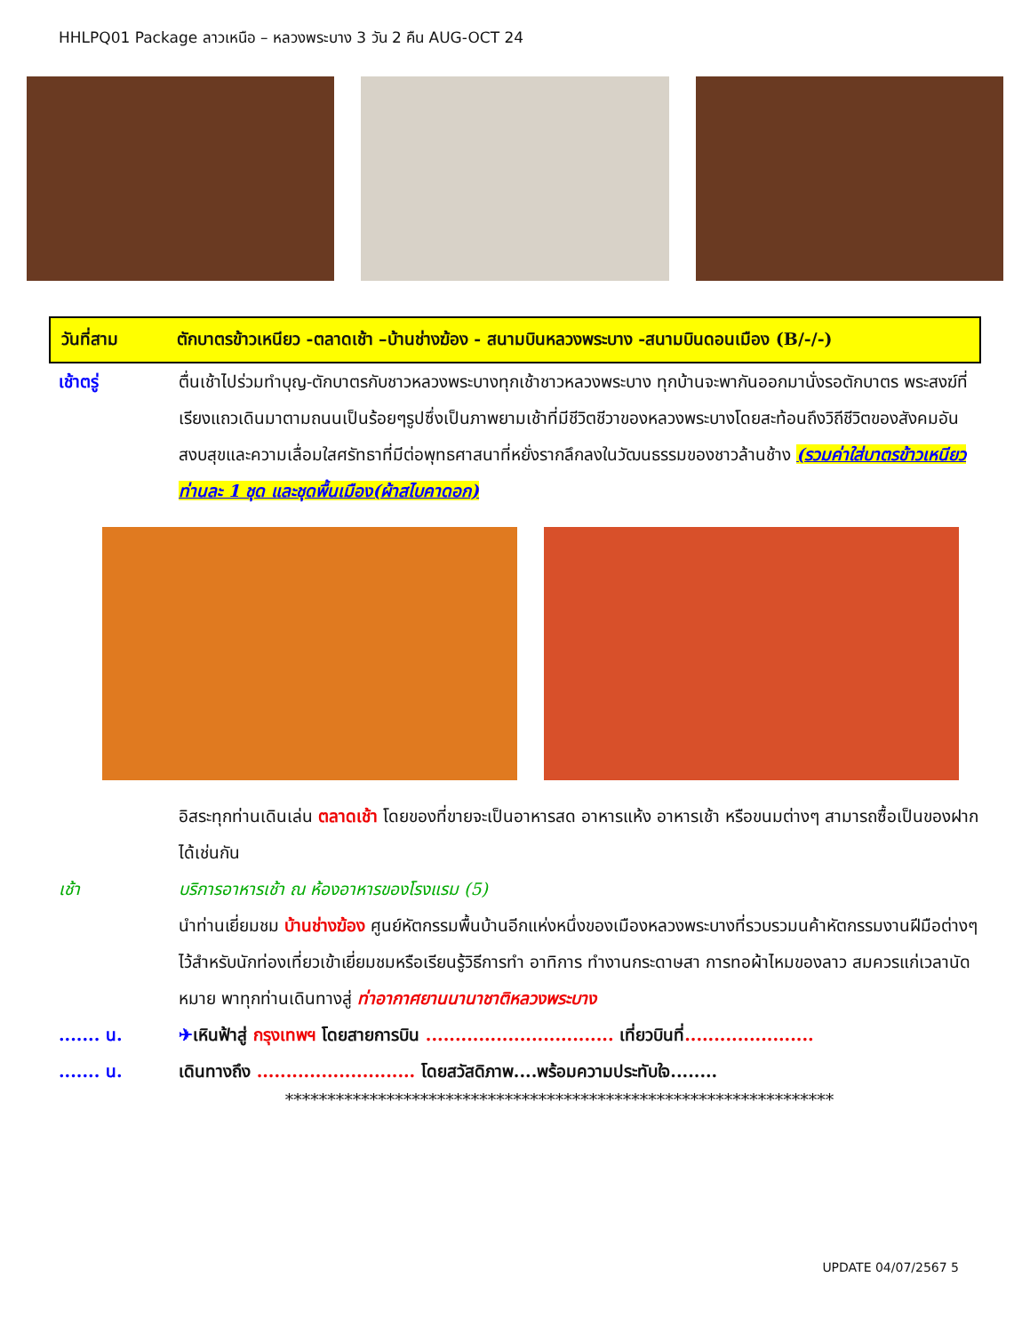HHLPQ01 Package ลาวเหนือ – หลวงพระบาง 3 วัน 2 คืน AUG-OCT 24
วันที่สาม ตักบาตรข้าวเหนียว -ตลาดเช้า –บ้านช่างฆ้อง - สนามบินหลวงพระบาง -สนามบินดอนเมือง (B/-/-)
เช้าตรู่ ตื่นเช้าไปร่วมทำบุญ-ตักบาตรกับชาวหลวงพระบางทุกเช้าชาวหลวงพระบาง ทุกบ้านจะพากันออกมานั่งรอตักบาตร พระสงฆ์ที่เรียงแถวเดินมาตามถนนเป็นร้อยๆรูปซึ่งเป็นภาพยามเช้าที่มีชีวิตชีวาของหลวงพระบางโดยสะท้อนถึงวิถีชีวิตของสังคมอันสงบสุขและความเลื่อมใสศรัทธาที่มีต่อพุทธศาสนาที่หยั่งรากลึกลงในวัฒนธรรมของชาวล้านช้าง (รวมค่าใส่บาตรข้าวเหนียวท่านละ 1 ชุด และชุดพื้นเมือง(ผ้าสไบคาดอก)
อิสระทุกท่านเดินเล่น ตลาดเช้า โดยของที่ขายจะเป็นอาหารสด อาหารแห้ง อาหารเช้า หรือขนมต่างๆ สามารถซื้อเป็นของฝากได้เช่นกัน
เช้า บริการอาหารเช้า ณ ห้องอาหารของโรงแรม (5)
นำท่านเยี่ยมชม บ้านช่างฆ้อง ศูนย์หัตกรรมพื้นบ้านอีกแห่งหนึ่งของเมืองหลวงพระบางที่รวบรวมนค้าหัตกรรมงานฝีมือต่างๆ ไว้สำหรับนักท่องเที่ยวเข้าเยี่ยมชมหรือเรียนรู้วิธีการทำ อาทิการ ทำงานกระดาษสา การทอผ้าไหมของลาว สมควรแก่เวลานัดหมาย พาทุกท่านเดินทางสู่ ท่าอากาศยานนานาชาติหลวงพระบาง
....... น. ✈เหินฟ้าสู่ กรุงเทพฯ โดยสายการบิน ................................ เที่ยวบินที่......................
....... น. เดินทางถึง ........................... โดยสวัสดิภาพ....พร้อมความประทับใจ........
*****************************************************************
UPDATE 04/07/2567 5